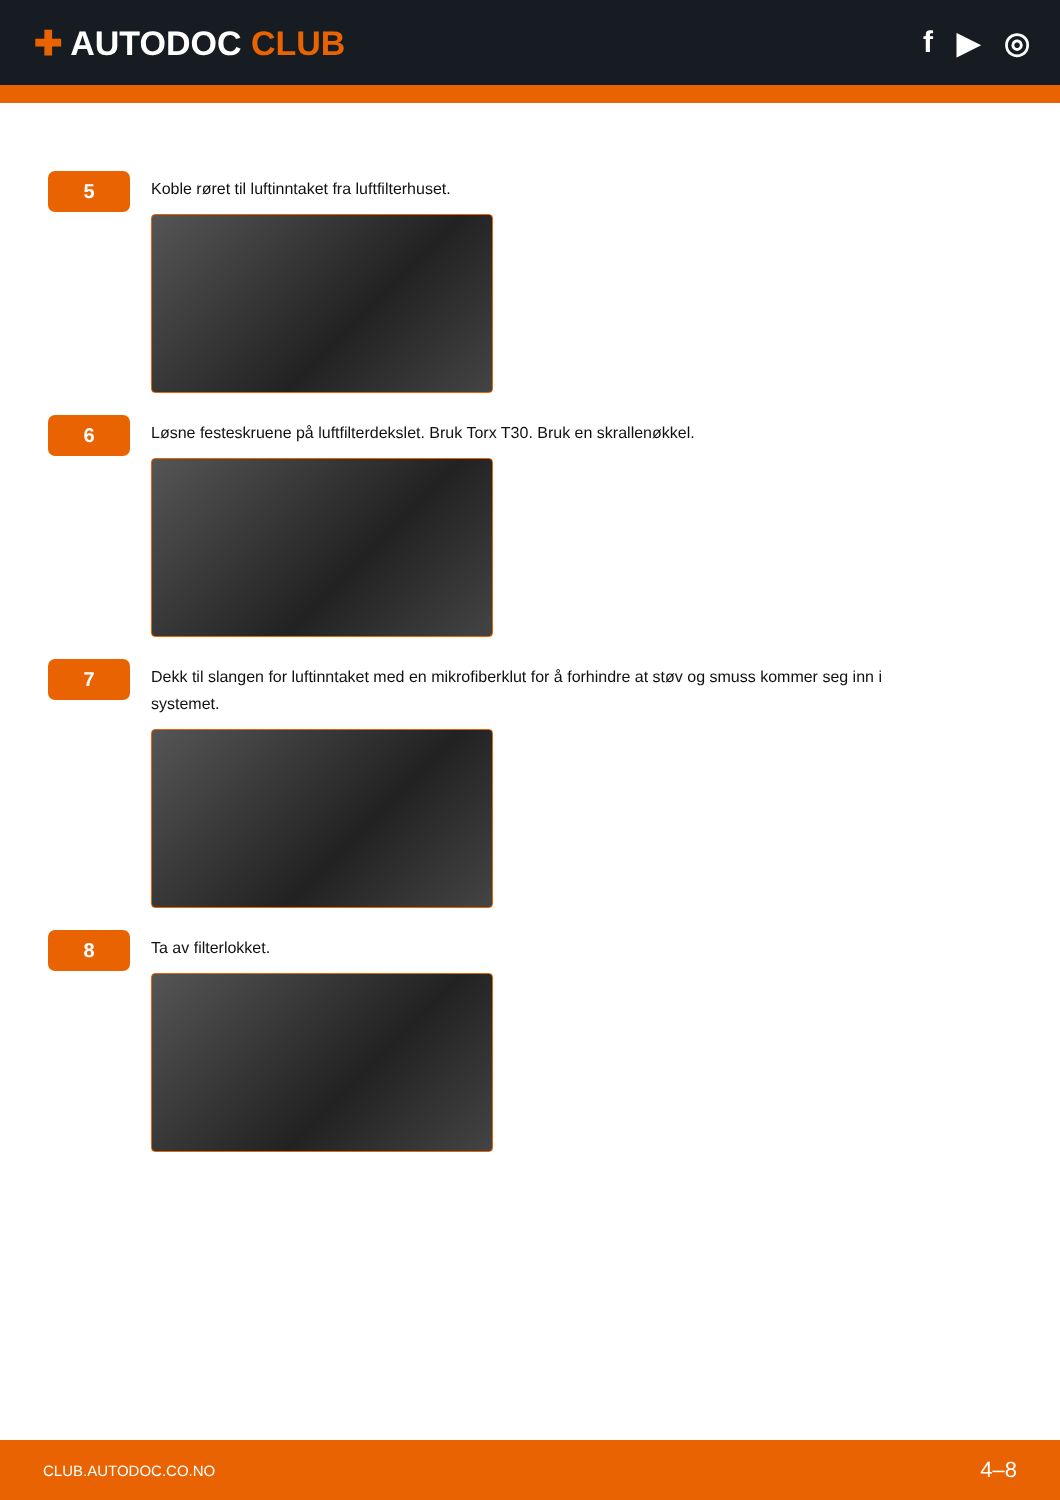✚ AUTODOC CLUB f ▶ ◎
5
Koble røret til luftinntaket fra luftfilterhuset.
6
Løsne festeskruene på luftfilterdekslet. Bruk Torx T30. Bruk en skrallenøkkel.
7
Dekk til slangen for luftinntaket med en mikrofiberklut for å forhindre at støv og smuss kommer seg inn i systemet.
8
Ta av filterlokket.
CLUB.AUTODOC.CO.NO 4–8